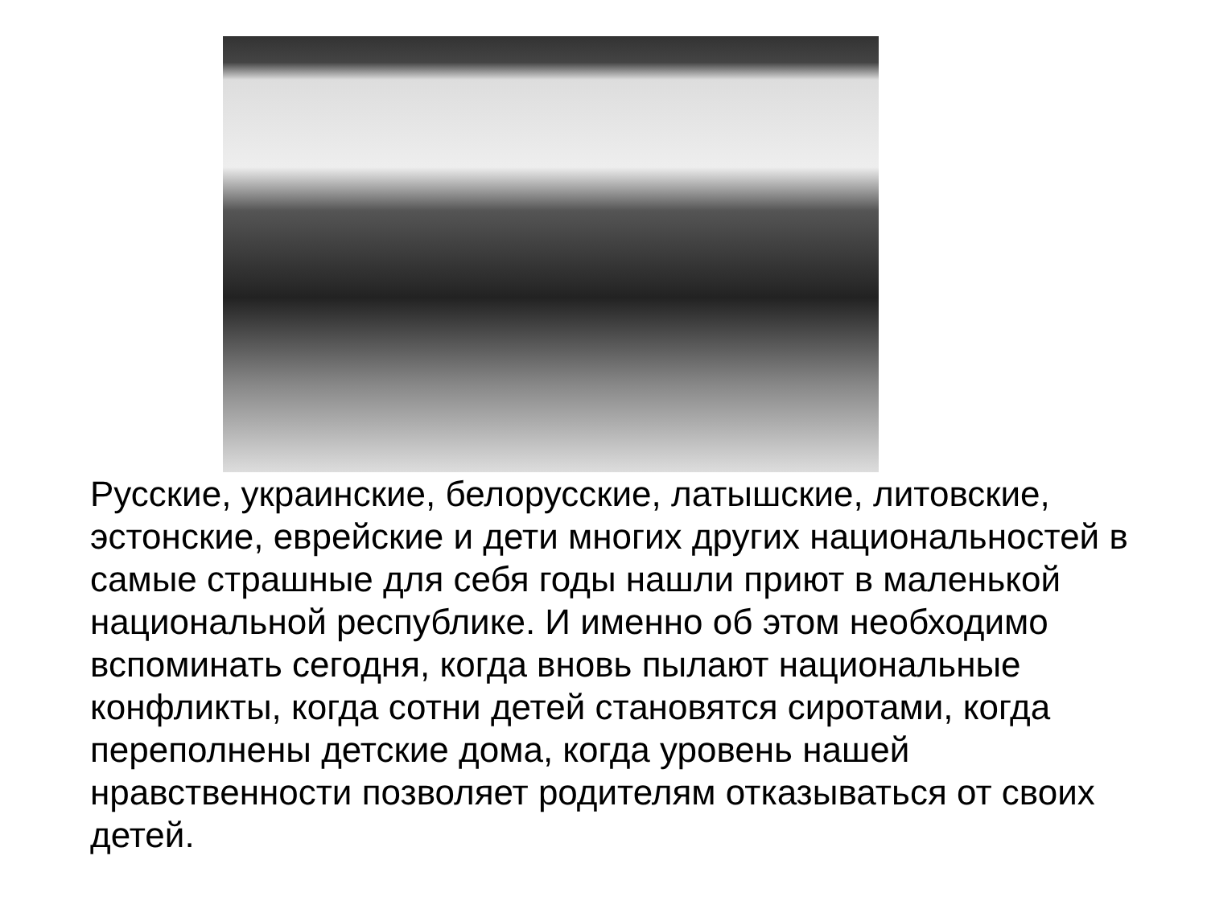Русские, украинские, белорусские, латышские, литовские, эстонские, еврейские и дети многих других национальностей в самые страшные для себя годы нашли приют в маленькой национальной республике. И именно об этом необходимо вспоминать сегодня, когда вновь пылают национальные конфликты, когда сотни детей становятся сиротами, когда переполнены детские дома, когда уровень нашей нравственности позволяет родителям отказываться от своих детей.